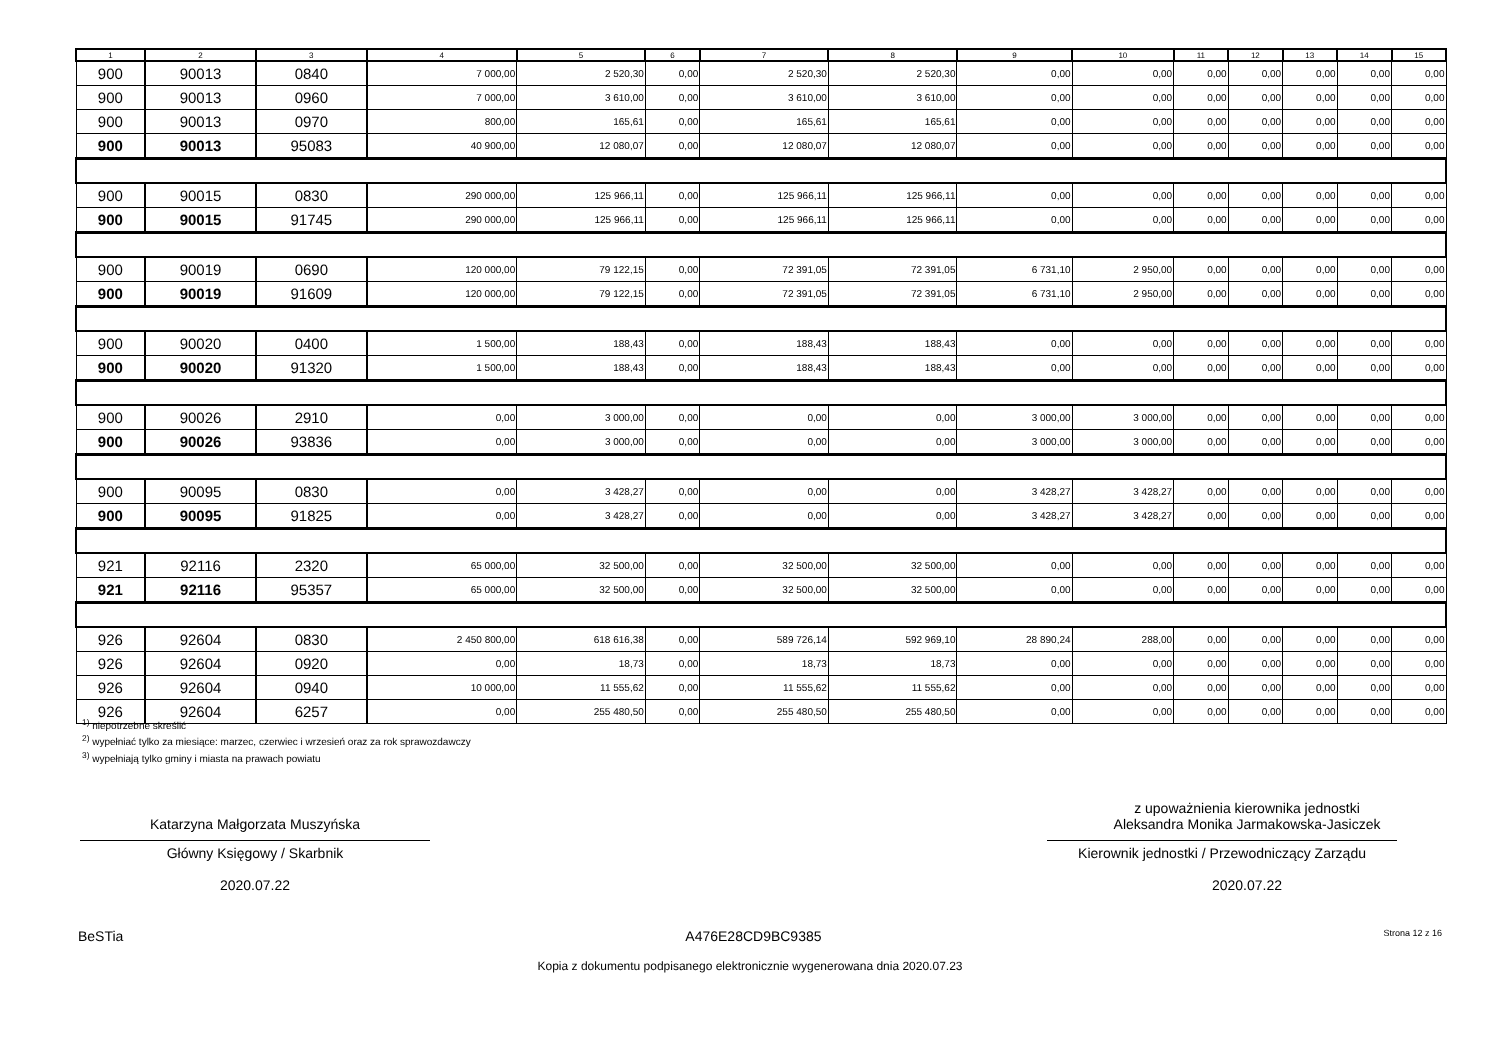| 1 | 2 | 3 | 4 | 5 | 6 | 7 | 8 | 9 | 10 | 11 | 12 | 13 | 14 | 15 |
| --- | --- | --- | --- | --- | --- | --- | --- | --- | --- | --- | --- | --- | --- | --- |
| 900 | 90013 | 0840 | 7 000,00 | 2 520,30 | 0,00 | 2 520,30 | 2 520,30 | 0,00 | 0,00 | 0,00 | 0,00 | 0,00 | 0,00 | 0,00 |
| 900 | 90013 | 0960 | 7 000,00 | 3 610,00 | 0,00 | 3 610,00 | 3 610,00 | 0,00 | 0,00 | 0,00 | 0,00 | 0,00 | 0,00 | 0,00 |
| 900 | 90013 | 0970 | 800,00 | 165,61 | 0,00 | 165,61 | 165,61 | 0,00 | 0,00 | 0,00 | 0,00 | 0,00 | 0,00 | 0,00 |
| 900 | 90013 | 95083 | 40 900,00 | 12 080,07 | 0,00 | 12 080,07 | 12 080,07 | 0,00 | 0,00 | 0,00 | 0,00 | 0,00 | 0,00 | 0,00 |
| 900 | 90015 | 0830 | 290 000,00 | 125 966,11 | 0,00 | 125 966,11 | 125 966,11 | 0,00 | 0,00 | 0,00 | 0,00 | 0,00 | 0,00 | 0,00 |
| 900 | 90015 | 91745 | 290 000,00 | 125 966,11 | 0,00 | 125 966,11 | 125 966,11 | 0,00 | 0,00 | 0,00 | 0,00 | 0,00 | 0,00 | 0,00 |
| 900 | 90019 | 0690 | 120 000,00 | 79 122,15 | 0,00 | 72 391,05 | 72 391,05 | 6 731,10 | 2 950,00 | 0,00 | 0,00 | 0,00 | 0,00 | 0,00 |
| 900 | 90019 | 91609 | 120 000,00 | 79 122,15 | 0,00 | 72 391,05 | 72 391,05 | 6 731,10 | 2 950,00 | 0,00 | 0,00 | 0,00 | 0,00 | 0,00 |
| 900 | 90020 | 0400 | 1 500,00 | 188,43 | 0,00 | 188,43 | 188,43 | 0,00 | 0,00 | 0,00 | 0,00 | 0,00 | 0,00 | 0,00 |
| 900 | 90020 | 91320 | 1 500,00 | 188,43 | 0,00 | 188,43 | 188,43 | 0,00 | 0,00 | 0,00 | 0,00 | 0,00 | 0,00 | 0,00 |
| 900 | 90026 | 2910 | 0,00 | 3 000,00 | 0,00 | 0,00 | 0,00 | 3 000,00 | 3 000,00 | 0,00 | 0,00 | 0,00 | 0,00 | 0,00 |
| 900 | 90026 | 93836 | 0,00 | 3 000,00 | 0,00 | 0,00 | 0,00 | 3 000,00 | 3 000,00 | 0,00 | 0,00 | 0,00 | 0,00 | 0,00 |
| 900 | 90095 | 0830 | 0,00 | 3 428,27 | 0,00 | 0,00 | 0,00 | 3 428,27 | 3 428,27 | 0,00 | 0,00 | 0,00 | 0,00 | 0,00 |
| 900 | 90095 | 91825 | 0,00 | 3 428,27 | 0,00 | 0,00 | 0,00 | 3 428,27 | 3 428,27 | 0,00 | 0,00 | 0,00 | 0,00 | 0,00 |
| 921 | 92116 | 2320 | 65 000,00 | 32 500,00 | 0,00 | 32 500,00 | 32 500,00 | 0,00 | 0,00 | 0,00 | 0,00 | 0,00 | 0,00 | 0,00 |
| 921 | 92116 | 95357 | 65 000,00 | 32 500,00 | 0,00 | 32 500,00 | 32 500,00 | 0,00 | 0,00 | 0,00 | 0,00 | 0,00 | 0,00 | 0,00 |
| 926 | 92604 | 0830 | 2 450 800,00 | 618 616,38 | 0,00 | 589 726,14 | 592 969,10 | 28 890,24 | 288,00 | 0,00 | 0,00 | 0,00 | 0,00 | 0,00 |
| 926 | 92604 | 0920 | 0,00 | 18,73 | 0,00 | 18,73 | 18,73 | 0,00 | 0,00 | 0,00 | 0,00 | 0,00 | 0,00 | 0,00 |
| 926 | 92604 | 0940 | 10 000,00 | 11 555,62 | 0,00 | 11 555,62 | 11 555,62 | 0,00 | 0,00 | 0,00 | 0,00 | 0,00 | 0,00 | 0,00 |
| 926 | 92604 | 6257 | 0,00 | 255 480,50 | 0,00 | 255 480,50 | 255 480,50 | 0,00 | 0,00 | 0,00 | 0,00 | 0,00 | 0,00 | 0,00 |
<sup>1)</sup> niepotrzebne skreślić
<sup>2)</sup> wypełniać tylko za miesiące: marzec, czerwiec i wrzesień oraz za rok sprawozdawczy
<sup>3)</sup> wypełniają tylko gminy i miasta na prawach powiatu
Katarzyna Małgorzata Muszyńska
Główny Księgowy / Skarbnik
2020.07.22
z upoważnienia kierownika jednostki
Aleksandra Monika Jarmakowska-Jasiczek
Kierownik jednostki / Przewodniczący Zarządu
2020.07.22
BeSTia A476E28CD9BC9385 Strona 12 z 16
Kopia z dokumentu podpisanego elektronicznie wygenerowana dnia 2020.07.23